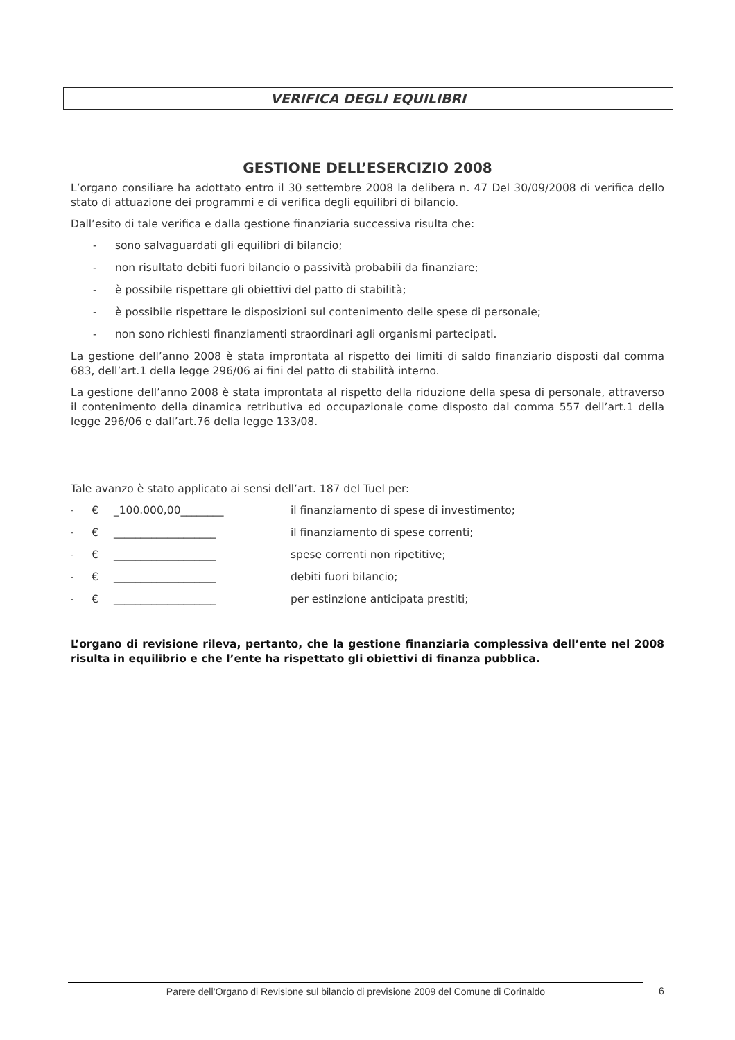VERIFICA DEGLI EQUILIBRI
GESTIONE DELL’ESERCIZIO 2008
L’organo consiliare ha adottato entro il 30 settembre 2008 la delibera n. 47 Del 30/09/2008 di verifica dello stato di attuazione dei programmi e di verifica degli equilibri di bilancio.
Dall’esito di tale verifica e dalla gestione finanziaria successiva risulta che:
- sono salvaguardati gli equilibri di bilancio;
- non risultato debiti fuori bilancio o passività probabili da finanziare;
- è possibile rispettare gli obiettivi del patto di stabilità;
- è possibile rispettare le disposizioni sul contenimento delle spese di personale;
- non sono richiesti finanziamenti straordinari agli organismi partecipati.
La gestione dell’anno 2008 è stata improntata al rispetto dei limiti di saldo finanziario disposti dal comma 683, dell’art.1 della legge 296/06 ai fini del patto di stabilità interno.
La gestione dell’anno 2008 è stata improntata al rispetto della riduzione della spesa di personale, attraverso il contenimento della dinamica retributiva ed occupazionale come disposto dal comma 557 dell’art.1 della legge 296/06 e dall’art.76 della legge 133/08.
Tale avanzo è stato applicato ai sensi dell’art. 187 del Tuel per:
- € _100.000,00________ il finanziamento di spese di investimento;
- € ___________________ il finanziamento di spese correnti;
- € ___________________ spese correnti non ripetitive;
- € ___________________ debiti fuori bilancio;
- € ___________________ per estinzione anticipata prestiti;
L’organo di revisione rileva, pertanto, che la gestione finanziaria complessiva dell’ente nel 2008 risulta in equilibrio e che l’ente ha rispettato gli obiettivi di finanza pubblica.
Parere dell’Organo di Revisione sul bilancio di previsione 2009 del Comune di Corinaldo 6